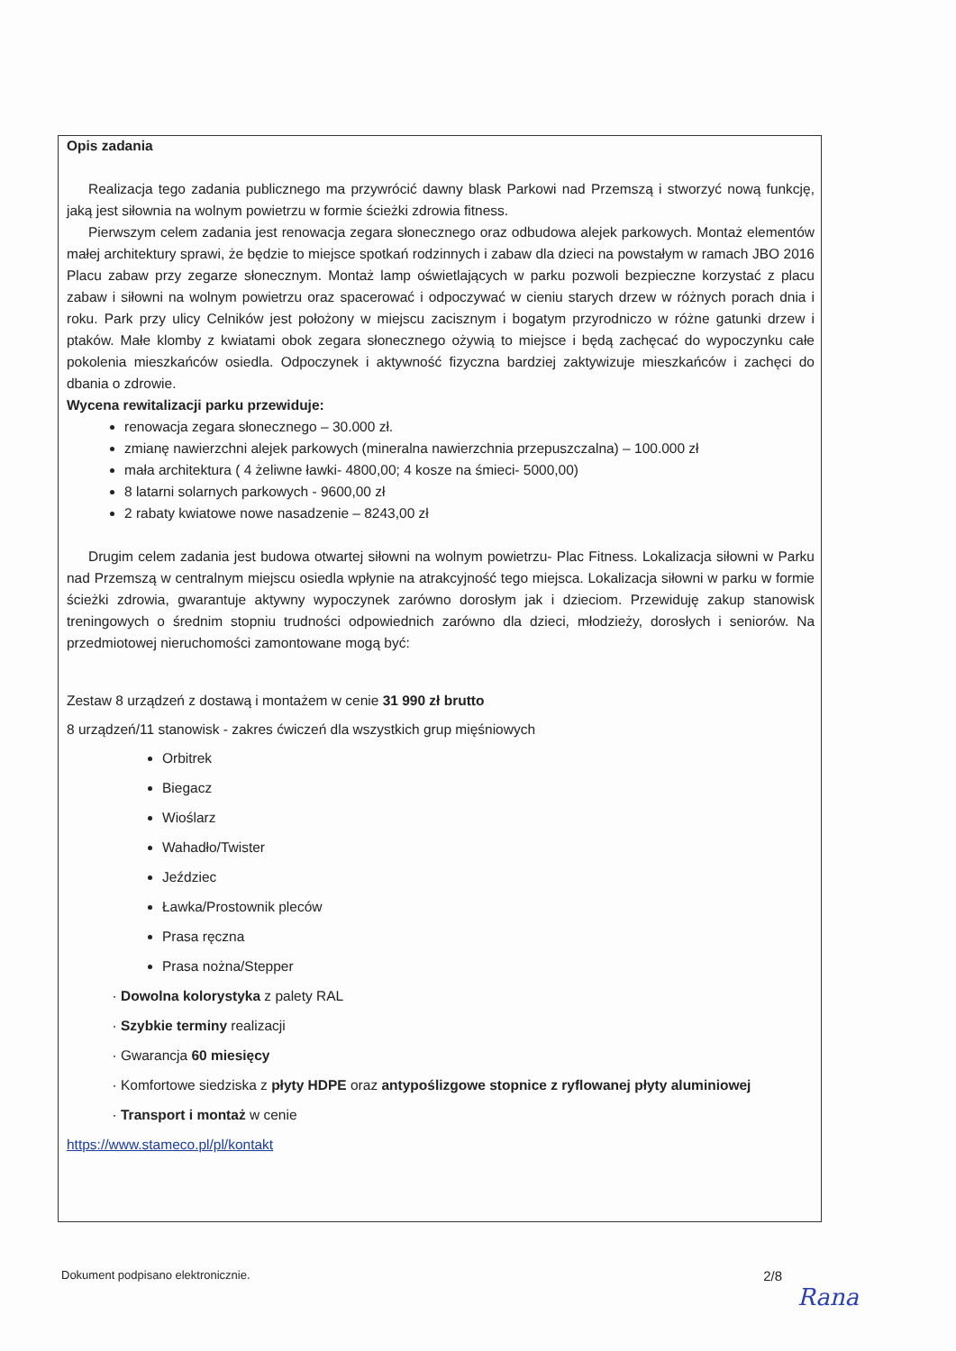Opis zadania
Realizacja tego zadania publicznego ma przywrócić dawny blask Parkowi nad Przemszą i stworzyć nową funkcję, jaką jest siłownia na wolnym powietrzu w formie ścieżki zdrowia fitness.
Pierwszym celem zadania jest renowacja zegara słonecznego oraz odbudowa alejek parkowych. Montaż elementów małej architektury sprawi, że będzie to miejsce spotkań rodzinnych i zabaw dla dzieci na powstałym w ramach JBO 2016 Placu zabaw przy zegarze słonecznym. Montaż lamp oświetlających w parku pozwoli bezpieczne korzystać z placu zabaw i siłowni na wolnym powietrzu oraz spacerować i odpoczywać w cieniu starych drzew w różnych porach dnia i roku. Park przy ulicy Celników jest położony w miejscu zacisznym i bogatym przyrodniczo w różne gatunki drzew i ptaków. Małe klomby z kwiatami obok zegara słonecznego ożywią to miejsce i będą zachęcać do wypoczynku całe pokolenia mieszkańców osiedla. Odpoczynek i aktywność fizyczna bardziej zaktywizuje mieszkańców i zachęci do dbania o zdrowie.
Wycena rewitalizacji parku przewiduje:
renowacja zegara słonecznego – 30.000 zł.
zmianę nawierzchni alejek parkowych (mineralna nawierzchnia przepuszczalna) – 100.000 zł
mała architektura ( 4 żeliwne ławki- 4800,00; 4 kosze na śmieci- 5000,00)
8 latarni solarnych parkowych - 9600,00 zł
2 rabaty kwiatowe nowe nasadzenie – 8243,00 zł
Drugim celem zadania jest budowa otwartej siłowni na wolnym powietrzu- Plac Fitness. Lokalizacja siłowni w Parku nad Przemszą w centralnym miejscu osiedla wpłynie na atrakcyjność tego miejsca. Lokalizacja siłowni w parku w formie ścieżki zdrowia, gwarantuje aktywny wypoczynek zarówno dorosłym jak i dzieciom. Przewiduję zakup stanowisk treningowych o średnim stopniu trudności odpowiednich zarówno dla dzieci, młodzieży, dorosłych i seniorów. Na przedmiotowej nieruchomości zamontowane mogą być:
Zestaw 8 urządzeń z dostawą i montażem w cenie 31 990 zł brutto
8 urządzeń/11 stanowisk - zakres ćwiczeń dla wszystkich grup mięśniowych
Orbitrek
Biegacz
Wioślarz
Wahadło/Twister
Jeździec
Ławka/Prostownik pleców
Prasa ręczna
Prasa nożna/Stepper
Dowolna kolorystyka z palety RAL
Szybkie terminy realizacji
Gwarancja 60 miesięcy
Komfortowe siedziska z płyty HDPE oraz antypoślizgowe stopnice z ryflowanej płyty aluminiowej
Transport i montaż w cenie
https://www.stameco.pl/pl/kontakt
Dokument podpisano elektronicznie. 2/8
Rana